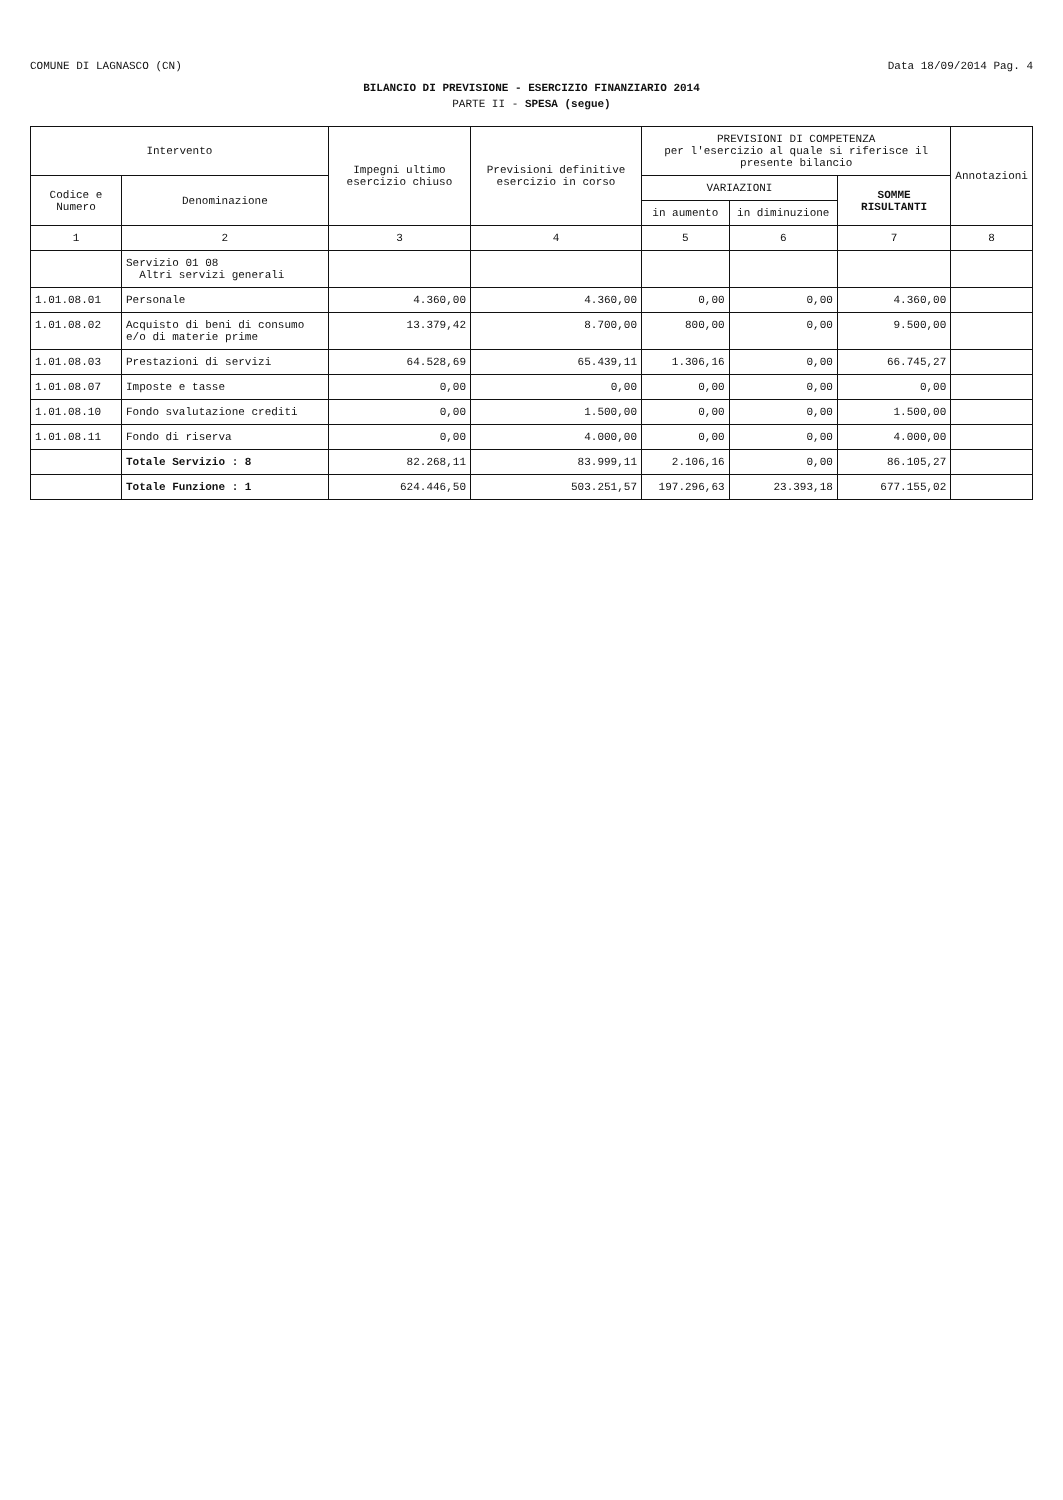COMUNE DI LAGNASCO (CN) Data 18/09/2014 Pag. 4
BILANCIO DI PREVISIONE - ESERCIZIO FINANZIARIO 2014
PARTE II - SPESA (segue)
| Intervento | | Impegni ultimo esercizio chiuso | Previsioni definitive esercizio in corso | PREVISIONI DI COMPETENZA per l'esercizio al quale si riferisce il presente bilancio | | | Annotazioni |
| --- | --- | --- | --- | --- | --- | --- | --- |
| Codice e Numero | Denominazione | | | VARIAZIONI | | SOMME RISULTANTI | |
| | | | | in aumento | in diminuzione | | |
| 1 | 2 | 3 | 4 | 5 | 6 | 7 | 8 |
| | Servizio 01 08 Altri servizi generali | | | | | | |
| 1.01.08.01 | Personale | 4.360,00 | 4.360,00 | 0,00 | 0,00 | 4.360,00 | |
| 1.01.08.02 | Acquisto di beni di consumo e/o di materie prime | 13.379,42 | 8.700,00 | 800,00 | 0,00 | 9.500,00 | |
| 1.01.08.03 | Prestazioni di servizi | 64.528,69 | 65.439,11 | 1.306,16 | 0,00 | 66.745,27 | |
| 1.01.08.07 | Imposte e tasse | 0,00 | 0,00 | 0,00 | 0,00 | 0,00 | |
| 1.01.08.10 | Fondo svalutazione crediti | 0,00 | 1.500,00 | 0,00 | 0,00 | 1.500,00 | |
| 1.01.08.11 | Fondo di riserva | 0,00 | 4.000,00 | 0,00 | 0,00 | 4.000,00 | |
| | Totale Servizio : 8 | 82.268,11 | 83.999,11 | 2.106,16 | 0,00 | 86.105,27 | |
| | Totale Funzione : 1 | 624.446,50 | 503.251,57 | 197.296,63 | 23.393,18 | 677.155,02 | |